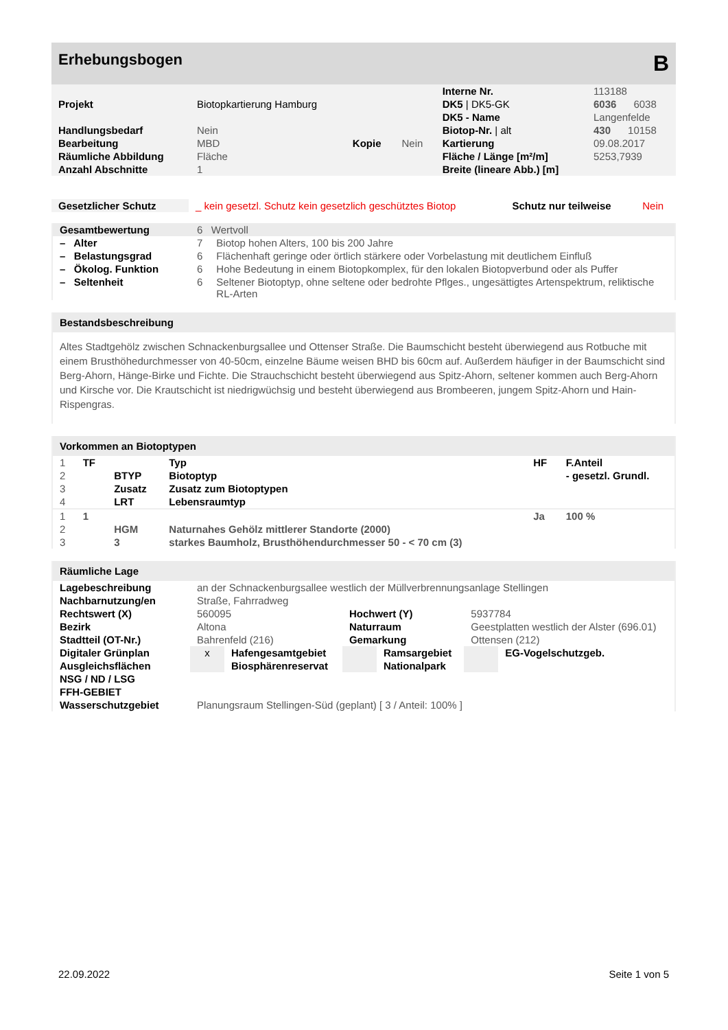Erhebungsbogen B
| | | | | Interne Nr. | 113188 |
| Projekt | Biotopkartierung Hamburg | | | DK5 / DK5-GK | 6036 6038 |
| | | | | DK5 - Name | Langenfelde |
| Handlungsbedarf | Nein | | | Biotop-Nr. / alt | 430 10158 |
| Bearbeitung | MBD | Kopie | Nein | Kartierung | 09.08.2017 |
| Räumliche Abbildung | Fläche | | | Fläche / Länge [m²/m] | 5253,7939 |
| Anzahl Abschnitte | 1 | | | Breite (lineare Abb.) [m] | |
| Gesetzlicher Schutz | _ kein gesetzl. Schutz kein gesetzlich geschütztes Biotop | Schutz nur teilweise | Nein |
| Gesamtbewertung | 6 Wertvoll | |
| – Alter | 7 | Biotop hohen Alters, 100 bis 200 Jahre |
| – Belastungsgrad | 6 | Flächenhaft geringe oder örtlich stärkere oder Vorbelastung mit deutlichem Einfluß |
| – Ökolog. Funktion | 6 | Hohe Bedeutung in einem Biotopkomplex, für den lokalen Biotopverbund oder als Puffer |
| – Seltenheit | 6 | Seltener Biotoptyp, ohne seltene oder bedrohte Pflges., ungesättigtes Artenspektrum, reliktische RL-Arten |
Bestandsbeschreibung
Altes Stadtgehölz zwischen Schnackenburgsallee und Ottenser Straße. Die Baumschicht besteht überwiegend aus Rotbuche mit einem Brusthöhedurchmesser von 40-50cm, einzelne Bäume weisen BHD bis 60cm auf. Außerdem häufiger in der Baumschicht sind Berg-Ahorn, Hänge-Birke und Fichte. Die Strauchschicht besteht überwiegend aus Spitz-Ahorn, seltener kommen auch Berg-Ahorn und Kirsche vor. Die Krautschicht ist niedrigwüchsig und besteht überwiegend aus Brombeeren, jungem Spitz-Ahorn und Hain-Rispengras.
Vorkommen an Biotoptypen
| 1 | TF | | Typ | HF | F.Anteil |
| 2 | | BTYP | Biotoptyp | | - gesetzl. Grundl. |
| 3 | | Zusatz | Zusatz zum Biotoptypen | | |
| 4 | | LRT | Lebensraumtyp | | |
| 1 | 1 | | | Ja | 100 % |
| 2 | | HGM | Naturnahes Gehölz mittlerer Standorte (2000) | | |
| 3 | | 3 | starkes Baumholz, Brusthöhendurchmesser 50 - < 70 cm (3) | | |
Räumliche Lage
| Lagebeschreibung | an der Schnackenburgsallee westlich der Müllverbrennungsanlage Stellingen | | | | | |
| Nachbarnutzung/en | Straße, Fahrradweg | | | | | |
| Rechtswert (X) | 560095 | | Hochwert (Y) | | 5937784 | |
| Bezirk | Altona | | Naturraum | | Geestplatten westlich der Alster (696.01) | |
| Stadtteil (OT-Nr.) | Bahrenfeld (216) | | Gemarkung | | Ottensen (212) | |
| Digitaler Grünplan | x | Hafengesamtgebiet | | Ramsargebiet | | EG-Vogelschutzgeb. |
| Ausgleichsflächen | | Biosphärenreservat | | Nationalpark | | |
| NSG / ND / LSG | | | | | | |
| FFH-GEBIET | | | | | | |
| Wasserschutzgebiet | Planungsraum Stellingen-Süd (geplant) [ 3 / Anteil: 100% ] | | | | | |
22.09.2022 Seite 1 von 5